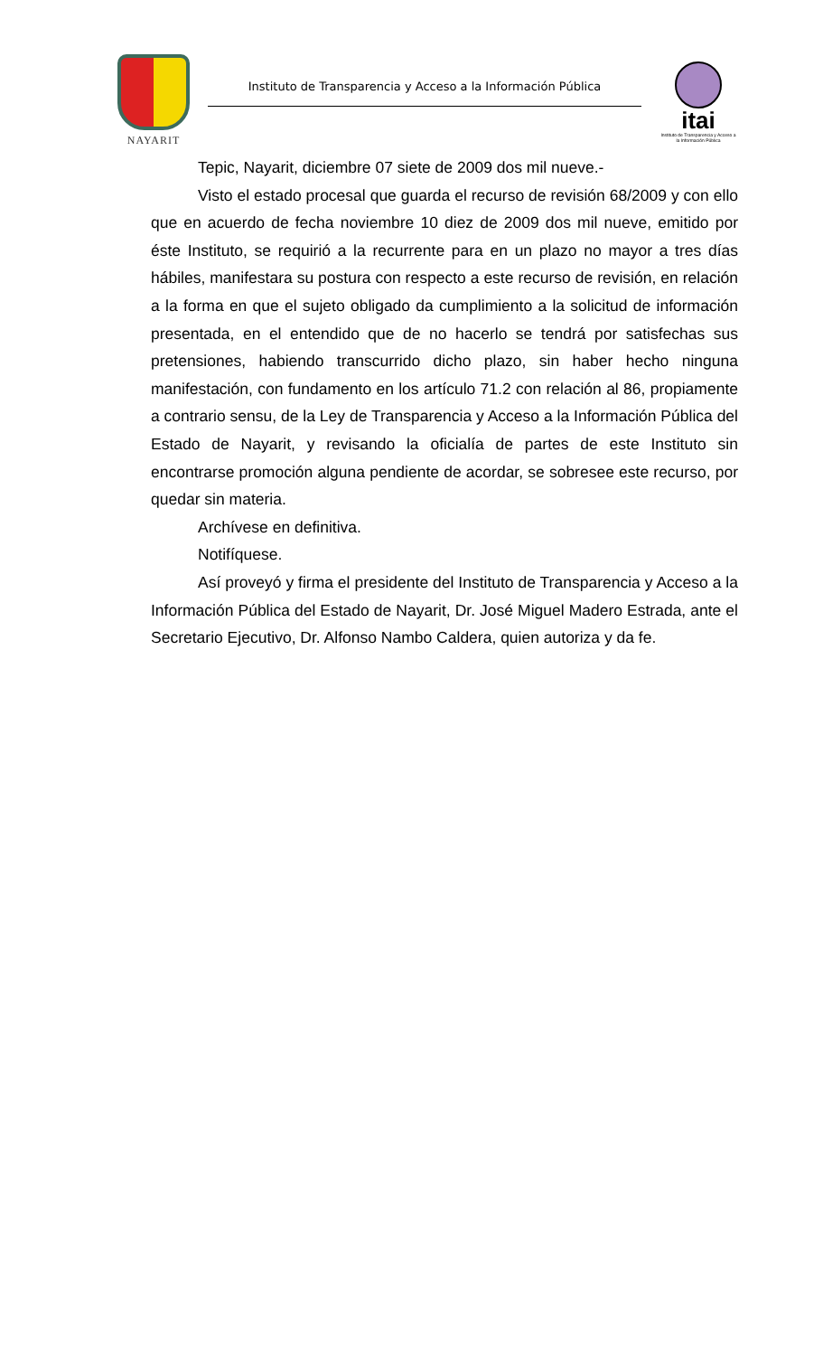NAYARIT
Instituto de Transparencia y Acceso a la Información Pública
itai
Instituto de Transparencia y Acceso a la Información Pública
Tepic, Nayarit, diciembre 07 siete de 2009 dos mil nueve.-
Visto el estado procesal que guarda el recurso de revisión 68/2009 y con ello que en acuerdo de fecha noviembre 10 diez de 2009 dos mil nueve, emitido por éste Instituto, se requirió a la recurrente para en un plazo no mayor a tres días hábiles, manifestara su postura con respecto a este recurso de revisión, en relación a la forma en que el sujeto obligado da cumplimiento a la solicitud de información presentada, en el entendido que de no hacerlo se tendrá por satisfechas sus pretensiones, habiendo transcurrido dicho plazo, sin haber hecho ninguna manifestación, con fundamento en los artículo 71.2 con relación al 86, propiamente a contrario sensu, de la Ley de Transparencia y Acceso a la Información Pública del Estado de Nayarit, y revisando la oficialía de partes de este Instituto sin encontrarse promoción alguna pendiente de acordar, se sobresee este recurso, por quedar sin materia.
Archívese en definitiva.
Notifíquese.
Así proveyó y firma el presidente del Instituto de Transparencia y Acceso a la Información Pública del Estado de Nayarit, Dr. José Miguel Madero Estrada, ante el Secretario Ejecutivo, Dr. Alfonso Nambo Caldera, quien autoriza y da fe.